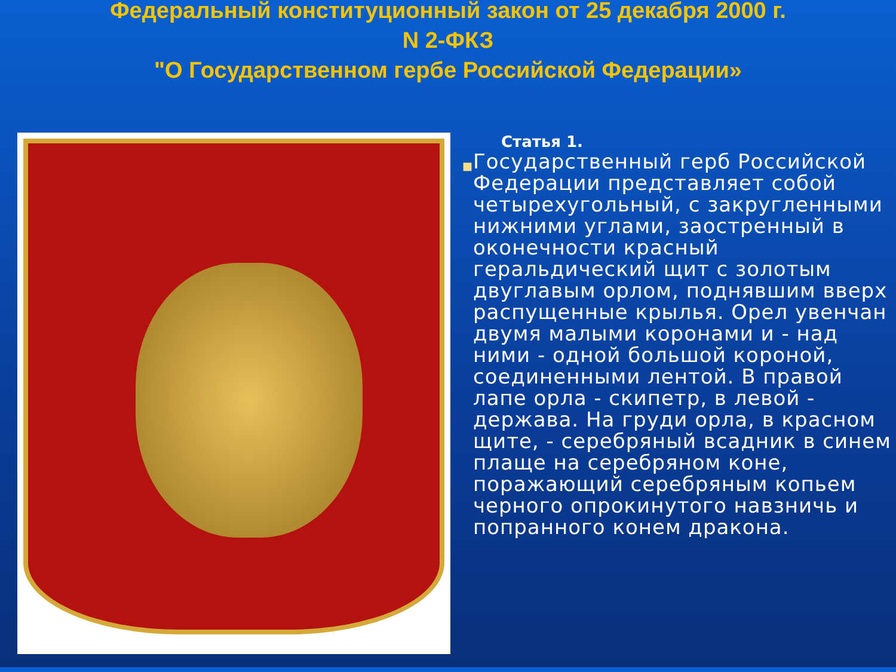Федеральный конституционный закон от 25 декабря 2000 г.
N 2-ФКЗ
"О Государственном гербе Российской Федерации»
Статья 1.
■
Государственный герб Российской Федерации представляет собой четырехугольный, с закругленными нижними углами, заостренный в оконечности красный геральдический щит с золотым двуглавым орлом, поднявшим вверх распущенные крылья. Орел увенчан двумя малыми коронами и - над ними - одной большой короной, соединенными лентой. В правой лапе орла - скипетр, в левой - держава. На груди орла, в красном щите, - серебряный всадник в синем плаще на серебряном коне, поражающий серебряным копьем черного опрокинутого навзничь и попранного конем дракона.